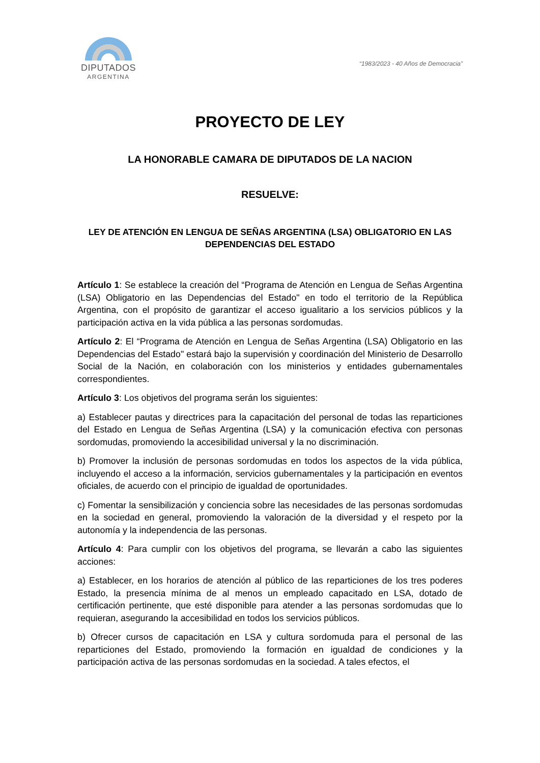DIPUTADOS
ARGENTINA
“1983/2023 - 40 Años de Democracia”
PROYECTO DE LEY
LA HONORABLE CAMARA DE DIPUTADOS DE LA NACION
RESUELVE:
LEY DE ATENCIÓN EN LENGUA DE SEÑAS ARGENTINA (LSA) OBLIGATORIO EN LAS DEPENDENCIAS DEL ESTADO
Artículo 1: Se establece la creación del “Programa de Atención en Lengua de Señas Argentina (LSA) Obligatorio en las Dependencias del Estado" en todo el territorio de la República Argentina, con el propósito de garantizar el acceso igualitario a los servicios públicos y la participación activa en la vida pública a las personas sordomudas.
Artículo 2: El “Programa de Atención en Lengua de Señas Argentina (LSA) Obligatorio en las Dependencias del Estado" estará bajo la supervisión y coordinación del Ministerio de Desarrollo Social de la Nación, en colaboración con los ministerios y entidades gubernamentales correspondientes.
Artículo 3: Los objetivos del programa serán los siguientes:
a) Establecer pautas y directrices para la capacitación del personal de todas las reparticiones del Estado en Lengua de Señas Argentina (LSA) y la comunicación efectiva con personas sordomudas, promoviendo la accesibilidad universal y la no discriminación.
b) Promover la inclusión de personas sordomudas en todos los aspectos de la vida pública, incluyendo el acceso a la información, servicios gubernamentales y la participación en eventos oficiales, de acuerdo con el principio de igualdad de oportunidades.
c) Fomentar la sensibilización y conciencia sobre las necesidades de las personas sordomudas en la sociedad en general, promoviendo la valoración de la diversidad y el respeto por la autonomía y la independencia de las personas.
Artículo 4: Para cumplir con los objetivos del programa, se llevarán a cabo las siguientes acciones:
a) Establecer, en los horarios de atención al público de las reparticiones de los tres poderes Estado, la presencia mínima de al menos un empleado capacitado en LSA, dotado de certificación pertinente, que esté disponible para atender a las personas sordomudas que lo requieran, asegurando la accesibilidad en todos los servicios públicos.
b) Ofrecer cursos de capacitación en LSA y cultura sordomuda para el personal de las reparticiones del Estado, promoviendo la formación en igualdad de condiciones y la participación activa de las personas sordomudas en la sociedad. A tales efectos, el